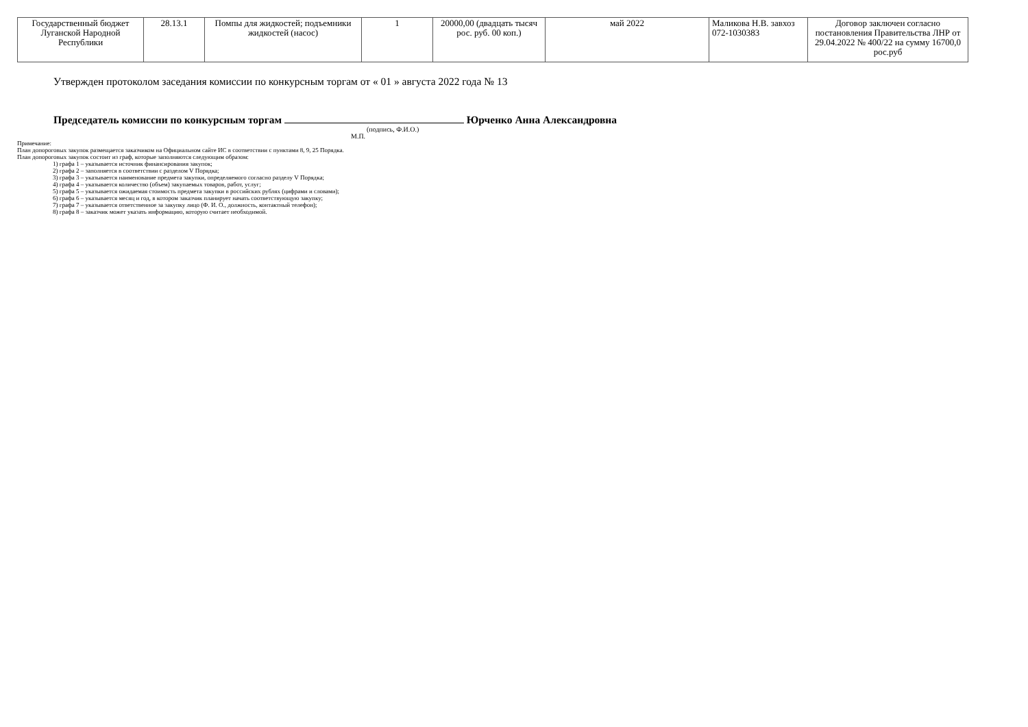| Государственный бюджет Луганской Народной Республики | 28.13.1 | Помпы для жидкостей; подъемники жидкостей (насос) | 1 | 20000,00 (двадцать тысяч рос. руб. 00 коп.) | май 2022 | Маликова Н.В. завхоз 072-1030383 | Договор заключен согласно постановления Правительства ЛНР от 29.04.2022 № 400/22 на сумму 16700,0 рос.руб |
Утвержден протоколом заседания комиссии по конкурсным торгам от « 01 » августа 2022 года № 13
Председатель комиссии по конкурсным торгам Юрченко Анна Александровна
(подпись, Ф.И.О.)
М.П.
Примечание:
План допороговых закупок размещается заказчиком на Официальном сайте ИС в соответствии с пунктами 8, 9, 25 Порядка.
План допороговых закупок состоит из граф, которые заполняются следующим образом:
1) графа 1 – указывается источник финансирования закупок;
2) графа 2 – заполняется в соответствии с разделом V Порядка;
3) графа 3 – указывается наименование предмета закупки, определяемого согласно разделу V Порядка;
4) графа 4 – указывается количество (объем) закупаемых товаров, работ, услуг;
5) графа 5 – указывается ожидаемая стоимость предмета закупки в российских рублях (цифрами и словами);
6) графа 6 – указывается месяц и год, в котором заказчик планирует начать соответствующую закупку;
7) графа 7 – указывается ответственное за закупку лицо (Ф. И. О., должность, контактный телефон);
8) графа 8 – заказчик может указать информацию, которую считает необходимой.